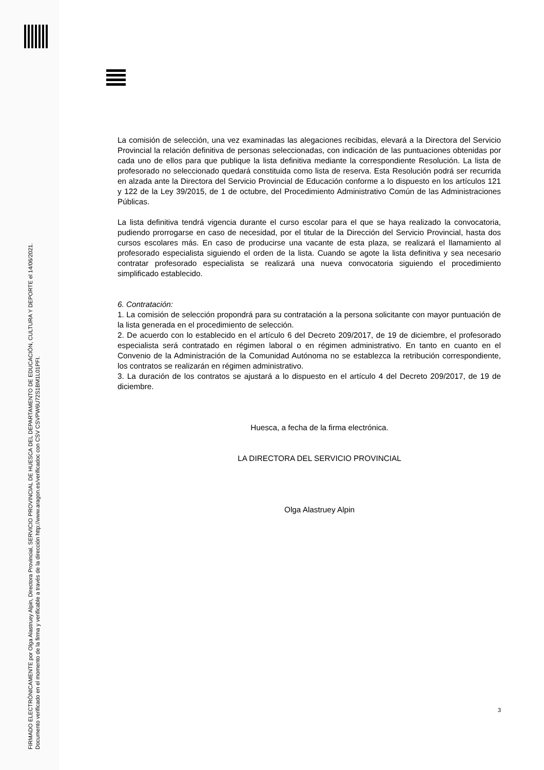FIRMADO ELECTRÓNICAMENTE por Olga Alastruey Alpin, Directora Provincial, SERVICIO PROVINCIAL DE HUESCA DEL DEPARTAMENTO DE EDUCACIÓN, CULTURA Y DEPORTE el 14/06/2021.
Documento verificado en el momento de la firma y verificable a través de la dirección http://www.aragon.es/verificadoc con CSV CSVPW6U72S1BM1L01PFI.
La comisión de selección, una vez examinadas las alegaciones recibidas, elevará a la Directora del Servicio Provincial la relación definitiva de personas seleccionadas, con indicación de las puntuaciones obtenidas por cada uno de ellos para que publique la lista definitiva mediante la correspondiente Resolución. La lista de profesorado no seleccionado quedará constituida como lista de reserva. Esta Resolución podrá ser recurrida en alzada ante la Directora del Servicio Provincial de Educación conforme a lo dispuesto en los artículos 121 y 122 de la Ley 39/2015, de 1 de octubre, del Procedimiento Administrativo Común de las Administraciones Públicas.
La lista definitiva tendrá vigencia durante el curso escolar para el que se haya realizado la convocatoria, pudiendo prorrogarse en caso de necesidad, por el titular de la Dirección del Servicio Provincial, hasta dos cursos escolares más. En caso de producirse una vacante de esta plaza, se realizará el llamamiento al profesorado especialista siguiendo el orden de la lista. Cuando se agote la lista definitiva y sea necesario contratar profesorado especialista se realizará una nueva convocatoria siguiendo el procedimiento simplificado establecido.
6. Contratación:
1. La comisión de selección propondrá para su contratación a la persona solicitante con mayor puntuación de la lista generada en el procedimiento de selección.
2. De acuerdo con lo establecido en el artículo 6 del Decreto 209/2017, de 19 de diciembre, el profesorado especialista será contratado en régimen laboral o en régimen administrativo. En tanto en cuanto en el Convenio de la Administración de la Comunidad Autónoma no se establezca la retribución correspondiente, los contratos se realizarán en régimen administrativo.
3. La duración de los contratos se ajustará a lo dispuesto en el artículo 4 del Decreto 209/2017, de 19 de diciembre.
Huesca, a fecha de la firma electrónica.
LA DIRECTORA DEL SERVICIO PROVINCIAL
Olga Alastruey Alpin
3